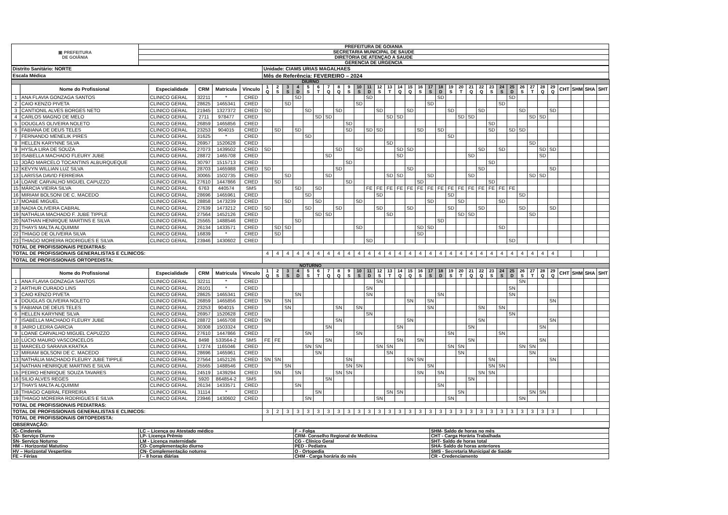| ▣ PREFEITURA DE GOIÂNIA | PREFEITURA DE GOIANIA |
| | SECRETARIA MUNICIPAL DE SAUDE |
| | DIRETORIA DE ATENÇAO A SAUDE |
| | GERENCIA DE URGENCIA |
| Distrito Sanitário: NORTE | Unidade: CIAMS URIAS MAGALHAES |
| Escala Médica | Mês de Referência: FEVEREIRO – 2024 |
| DIURNO | | | | | | | | | | | | | | | | | | | | | | | | | | | | | | | | | | | | | | | |
| | Nome do Profissional | Especialidade | CRM | Matricula | Vínculo | 1 Q | 2 S | 3 S | 4 D | 5 S | 6 T | 7 Q | 8 Q | 9 S | 10 S | 11 D | 12 S | 13 T | 14 Q | 15 Q | 16 S | 17 S | 18 D | 19 S | 20 T | 21 Q | 22 Q | 23 S | 24 S | 25 D | 26 S | 27 T | 28 Q | 29 Q | CHT | SHM | SHA | SHT | |
| 1 | ANA FLAVIA GONZAGA SANTOS | CLINICO GERAL | 32211 | * | CRED | | | | SD | | | | | | | SD | | | | | | | SD | | | | | | | SD | | | | | | | | | |
| 2 | CAIO KENZO PIVETA | CLINICO GERAL | 28625 | 1465341 | CRED | | | SD | | | | | | | SD | | | | | | | SD | | | | | | | SD | | | | | | | | | | |
| 3 | CANTIONIL ALVES BORGES NETO | CLINICO GERAL | 21945 | 1327372 | CRED | SD | | | | SD | | | SD | | | | SD | | | SD | | | | SD | | | SD | | | | SD | | | SD | | | | | |
| 4 | CARLOS MAGNO DE MELO | CLINICO GERAL | 2711 | 978477 | CRED | | | | | | SD | SD | | | | | | SD | SD | | | | | | SD | SD | | | | | | SD | SD | | | | | | |
| 5 | DOUGLAS OLIVEIRA NOLETO | CLINICO GERAL | 26859 | 1465856 | CRED | | | | | | | | | SD | | | | | | | | | | | | | | SD | | | | | | | | | | | |
| 6 | FABIANA DE DEUS TELES | CLINICO GERAL | 23253 | 904015 | CRED | | SD | | SD | | | | | SD | | SD | SD | | | | SD | | SD | | | | | SD | | SD | SD | | | | | | | | |
| 7 | FERNANDO MENELIK PIRES | CLINICO GERAL | 31625 | * | CRED | | | | | SD | | | | | | | | | | | | | | SD | | | | | | | | | | | | | | | |
| 8 | HELLEN KARYNNE SILVA | CLINICO GERAL | 26957 | 1520628 | CRED | | | | | | | | | | | | | SD | | | | | | | | | | | | | | SD | | | | | | | |
| 9 | HYSLA LIRA DE SOUZA | CLINICO GERAL | 27073 | 1439502 | CRED | SD | | | | | | | SD | | SD | | | | SD | SD | | | | | | | SD | | SD | | | | SD | SD | | | | | |
| 10 | ISABELLA MACHADO FLEURY JUBE | CLINICO GERAL | 28872 | 1465708 | CRED | | | | | | | SD | | | | | | | SD | | | | | | | SD | | | | | | | SD | | | | | | |
| 11 | JOÃO MARCELO TOCANTINS ALBURQUEQUE | CLINICO GERAL | 30797 | 1515713 | CRED | | | | | | | | | SD | | | | | | | | | | | | | | SD | | | | | | | | | | | |
| 12 | KEVYN WILLIAN LUZ SILVA | CLINICO GERAL | 28703 | 1465988 | CRED | SD | | | | | | | SD | | | | | | | SD | | | | | | | SD | | | | | | | SD | | | | | |
| 13 | LARISSA DAVID FERREIRA | CLINICO GERAL | 30065 | 1502735 | CRED | | | SD | | | | SD | | | | | | SD | SD | | | SD | | | | SD | | | | | | SD | SD | | | | | | |
| 14 | LOANE CARVALHO MIGUEL CAPUZZO | CLINICO GERAL | 27610 | 1447866 | CRED | | SD | | | | | | | SD | | | | | | | SD | | | | | | | SD | | | | | | | | | | | |
| 15 | MÁRCIA VIEIRA SILVA | CLINICO GERAL | 6763 | 440574 | SMS | | | | SD | | SD | | | | | FE | FE | FE | FE | FE | FE | FE | FE | FE | FE | FE | FE | FE | FE | FE | | | | | | | | | |
| 16 | MIRIAM BOLSONI DE C. MACEDO | CLINICO GERAL | 28696 | 1465961 | CRED | | | | | SD | | | | | | | SD | | | | | | | SD | | | | | | | SD | | | | | | | | |
| 17 | MOABE MIGUEL | CLINICO GERAL | 28858 | 1473239 | CRED | | | SD | | | SD | | | | SD | | | | | | | SD | | | SD | | | | SD | | | | | | | | | | |
| 18 | NADIA OLIVEIRA CABRAL | CLINICO GERAL | 27639 | 1473212 | CRED | SD | | | | SD | | | SD | | | | SD | | | SD | | | | SD | | | SD | | | | SD | | | SD | | | | | |
| 19 | NATHÁLIA MACHADO F. JUBE TIPPLE | CLINICO GERAL | 27564 | 1452126 | CRED | | | | | | SD | SD | | | | | | SD | | | | | | | SD | SD | | | | | | SD | | | | | | | |
| 20 | NATHAN HENRIQUE MARTINS E SILVA | CLINICO GERAL | 25565 | 1488546 | CRED | | | | SD | | | | | | | | | | | | | | SD | | | | | | | | | | | | | | | | |
| 21 | THAYS MALTA ALQUIMIM | CLINICO GERAL | 26134 | 1433571 | CRED | | SD | SD | | | | | | | SD | | | | | | SD | SD | | | | | | | SD | | | | | | | | | | |
| 22 | THIAGO DE OLIVEIRA SILVA | CLINICO GERAL | 16839 | * | CRED | | SD | | | | | | | | | | | | | | SD | | | | | | | | | | | | | | | | | | |
| 23 | THIAGO MOREIRA RODRIGUES E SILVA | CLINICO GERAL | 23946 | 1430602 | CRED | | | | | | | | | | | SD | | | | | | | | | | | | | | SD | | | | | | | | | |
| TOTAL DE PROFISSIONAIS PEDIATRAS: | | | | | | | | | | | | | | | | | | | | | | | | | | | | | | | | | | | | | | | |
| TOTAL DE PROFISSIONAIS GENERALISTAS E CLINICOS: | | | | | | 4 | 4 | 4 | 4 | 4 | 4 | 4 | 4 | 4 | 4 | 4 | 4 | 4 | 4 | 4 | 4 | 4 | 4 | 4 | 4 | 4 | 4 | 4 | 4 | 4 | 4 | 4 | 4 | 4 | | | | | |
| TOTAL DE PROFISSIONAIS ORTOPEDISTA: | | | | | | | | | | | | | | | | | | | | | | | | | | | | | | | | | | | | | | | |
| NOTURNO | | | | | | | | | | | | | | | | | | | | | | | | | | | | | | | | | | | | | | | |
| | Nome do Profissional | Especialidade | CRM | Matricula | Vínculo | 1 Q | 2 S | 3 S | 4 D | 5 S | 6 T | 7 Q | 8 Q | 9 S | 10 S | 11 D | 12 S | 13 T | 14 Q | 15 Q | 16 S | 17 S | 18 D | 19 S | 20 T | 21 Q | 22 Q | 23 S | 24 S | 25 D | 26 S | 27 T | 28 Q | 29 Q | CHT | SHM | SHA | SHT | |
| 1 | ANA FLAVIA GONZAGA SANTOS | CLINICO GERAL | 32211 | * | CRED | | | | | | | | | | | | SN | | | | | | | | | | | | | | SN | | | | | | | | |
| 2 | ARTHUR CURADO LINS | CLINICO GERAL | 26101 | * | CRED | | | | | | | | | | | SN | | | | | | | | | | | | | | SN | | | | | | | | | |
| 3 | CAIO KENZO PIVETA | CLINICO GERAL | 28625 | 1465341 | CRED | | | | SN | | | | | | | SN | | | | | | | SN | | | | | | | SN | | | | | | | | | |
| 4 | DOUGLAS OLIVEIRA NOLETO | CLINICO GERAL | 26859 | 1465856 | CRED | SN | | SN | | | | | | | | | | | | SN | | SN | | | | | | | | | | | | SN | | | | | |
| 5 | FABIANA DE DEUS TELES | CLINICO GERAL | 23253 | 904015 | CRED | | | SN | | | | | SN | | SN | | | | | | | SN | | | | | SN | | SN | | | | | | | | | | |
| 6 | HELLEN KARYNNE SILVA | CLINICO GERAL | 26957 | 1520628 | CRED | | | | | | | | | | | SN | | | | | | | | | | | | | | SN | | | | | | | | | |
| 7 | ISABELLA MACHADO FLEURY JUBE | CLINICO GERAL | 28872 | 1465708 | CRED | SN | | | | | | | SN | | | | | | | SN | | | | | | | SN | | | | | | | SN | | | | | |
| 8 | JAIRO LEDRA GARCIA | CLINICO GERAL | 30308 | 1503324 | CRED | | | | | | | SN | | | | | | | SN | | | | | | | SN | | | | | | | SN | | | | | | |
| 9 | LOANE CARVALHO MIGUEL CAPUZZO | CLINICO GERAL | 27610 | 1447866 | CRED | | | | | SN | | | | | SN | | | | | | | | | SN | | | | | SN | | | | | | | | | | |
| 10 | LÚCIO MAURO VASCONCELOS | CLINICO GERAL | 8498 | 533564-2 | SMS | FE | FE | | | | | SN | | | | | | | SN | | SN | | | | | SN | | | | | | | SN | | | | | | |
| 11 | MARCELO SARAIVA KRATKA | CLINICO GERAL | 17274 | 1165046 | CRED | | | | | SN | SN | | | | | | SN | SN | | | | | | SN | SN | | | | | | SN | SN | | | | | | | |
| 12 | MIRIAM BOLSONI DE C. MACEDO | CLINICO GERAL | 28696 | 1465961 | CRED | | | | | | SN | | | | | | | SN | | | | | | | SN | | | | | | | SN | | | | | | | |
| 13 | NATHÁLIA MACHADO FLEURY JUBE TIPPLE | CLINICO GERAL | 27564 | 1452126 | CRED | SN | SN | | | | | | | SN | | | | | | SN | SN | | | | | | | SN | | | | | | SN | | | | | |
| 14 | NATHAN HENRIQUE MARTINS E SILVA | CLINICO GERAL | 25565 | 1488546 | CRED | | | SN | | | | | | SN | SN | | | | | | | SN | | | | | | SN | SN | | | | | | | | | | |
| 15 | PEDRO HENRIQUE SOUZA TAVARES | CLINICO GERAL | 24519 | 1439294 | CRED | | SN | | SN | | | | SN | SN | | | | | | | SN | | SN | | | | SN | SN | | | | | | | | | | | |
| 16 | SILIO ALVES REGES | CLINICO GERAL | 5920 | 864854-2 | SMS | | | | | | | SN | | | | | | | | | | | | | | SN | | | | | | | | | | | | | |
| 17 | THAYS MALTA ALQUIMIM | CLINICO GERAL | 26134 | 1433571 | CRED | | | | SN | | | | | | | | | | | | | | SN | | | | | | | | | | | | | | | | |
| 18 | THIAGO CABRAL FERREIRA | CLINICO GERAL | 31114 | * | CRED | | | | | | SN | | | | | | | SN | SN | | | | | | SN | | | | | | | SN | SN | | | | | | |
| 19 | THIAGO MOREIRA RODRIGUES E SILVA | CLINICO GERAL | 23946 | 1430602 | CRED | | | | | SN | | | | | | | SN | | | | | | | SN | | | | | | | SN | | | | | | | | |
| TOTAL DE PROFISSIONAIS PEDIATRAS: | | | | | | | | | | | | | | | | | | | | | | | | | | | | | | | | | | | | | | | |
| TOTAL DE PROFISSIONAIS GENERALISTAS E CLINICOS: | | | | | | 3 | 2 | 3 | 3 | 3 | 3 | 3 | 3 | 3 | 3 | 3 | 3 | 3 | 3 | 3 | 3 | 3 | 3 | 3 | 3 | 3 | 3 | 3 | 3 | 3 | 3 | 3 | 3 | 3 | | | | | |
| TOTAL DE PROFISSIONAIS ORTOPEDISTA: | | | | | | | | | | | | | | | | | | | | | | | | | | | | | | | | | | | | | | | |
| OBSERVAÇÃO: | | | | | | | | | | | | | | | | | | | | | | | | | | | | | | | | | | | | | | | |
| /C- Cinderela | LC – Licença ou Atestado médico | F – Folga | SHM- Saldo de horas no mês |
| SD- Serviço Diurno | LP- Licença Prêmio | CRM- Conselho Regional de Medicina | CHT - Carga Horária Trabalhada |
| SN- Serviço Noturno | LM - Licença maternidade | CG - Clínico Geral | SHT- Saldo de horas total |
| HM – Horizontal Matutino | CD- Complementação diurno | PED - Pediatra | SHA- Saldo de horas anteriores |
| HV – Horizontal Vespertino | CN- Complementação noturno | O - Ortopedia | SMS - Secretaria Municipal de Saúde |
| FE – Férias | / – 8 horas diárias | CHM - Carga horária do mês | CR - Credenciamento |